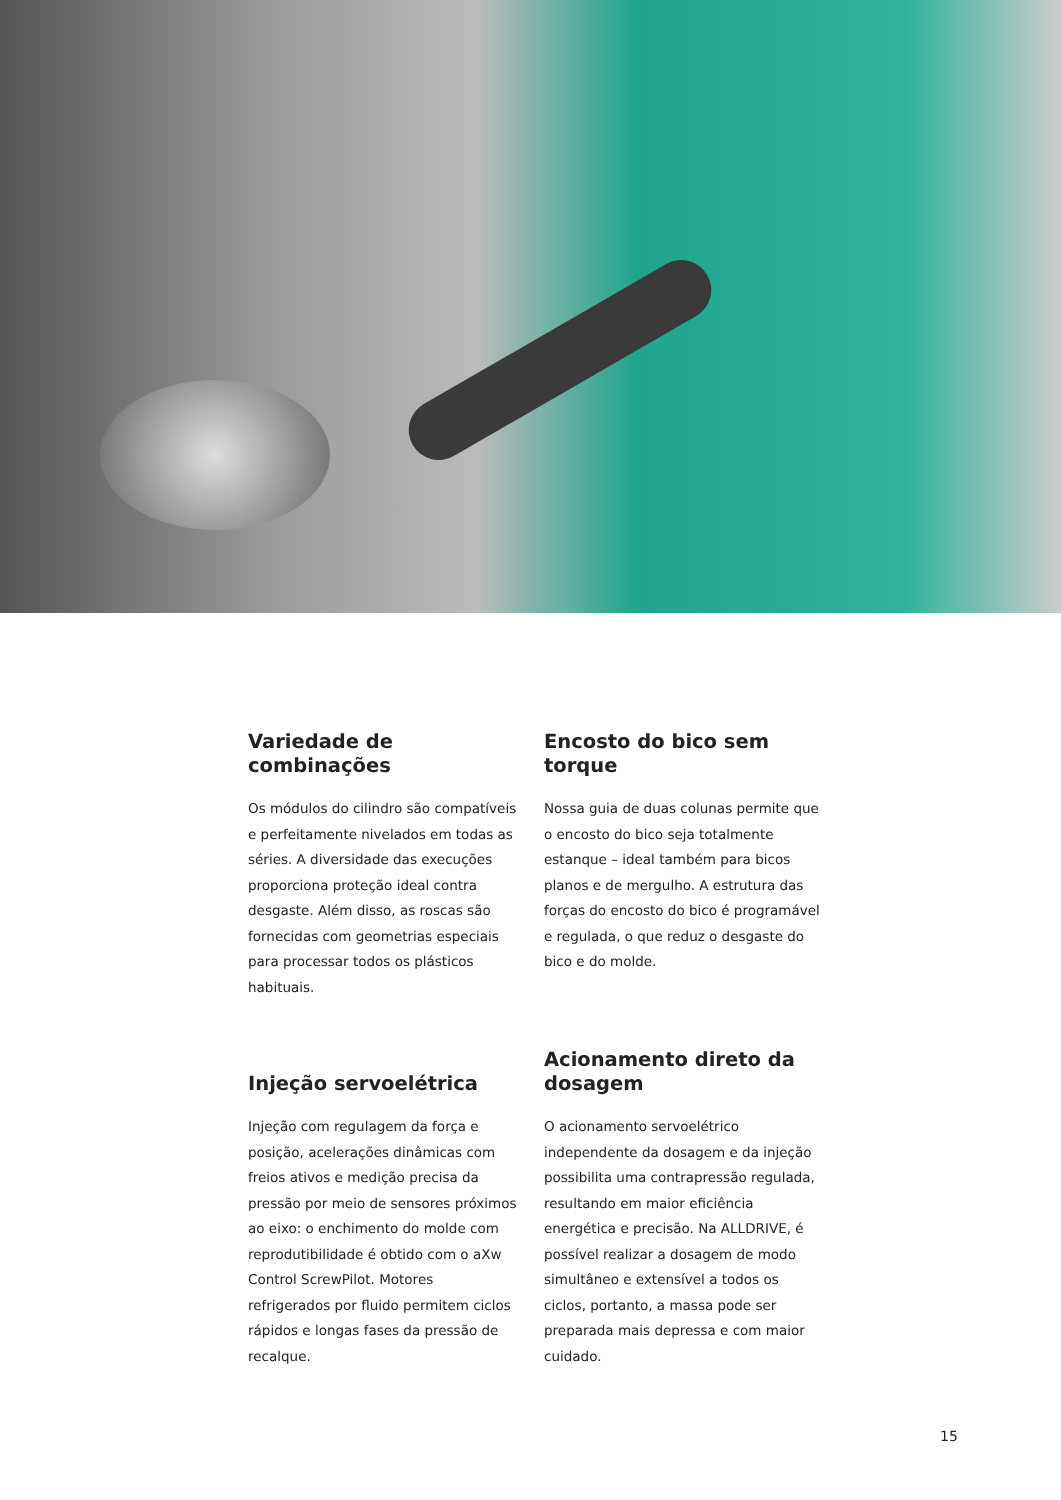Variedade de combinações
Os módulos do cilindro são compatíveis e perfeitamente nivelados em todas as séries. A diversidade das execuções proporciona proteção ideal contra desgaste. Além disso, as roscas são fornecidas com geometrias especiais para processar todos os plásticos habituais.
Encosto do bico sem torque
Nossa guia de duas colunas permite que o encosto do bico seja totalmente estanque – ideal também para bicos planos e de mergulho. A estrutura das forças do encosto do bico é programável e regulada, o que reduz o desgaste do bico e do molde.
Injeção servoelétrica
Injeção com regulagem da força e posição, acelerações dinâmicas com freios ativos e medição precisa da pressão por meio de sensores próximos ao eixo: o enchimento do molde com reprodutibilidade é obtido com o aXw Control ScrewPilot. Motores refrigerados por fluido permitem ciclos rápidos e longas fases da pressão de recalque.
Acionamento direto da dosagem
O acionamento servoelétrico independente da dosagem e da injeção possibilita uma contrapressão regulada, resultando em maior eficiência energética e precisão. Na ALLDRIVE, é possível realizar a dosagem de modo simultâneo e extensível a todos os ciclos, portanto, a massa pode ser preparada mais depressa e com maior cuidado.
15